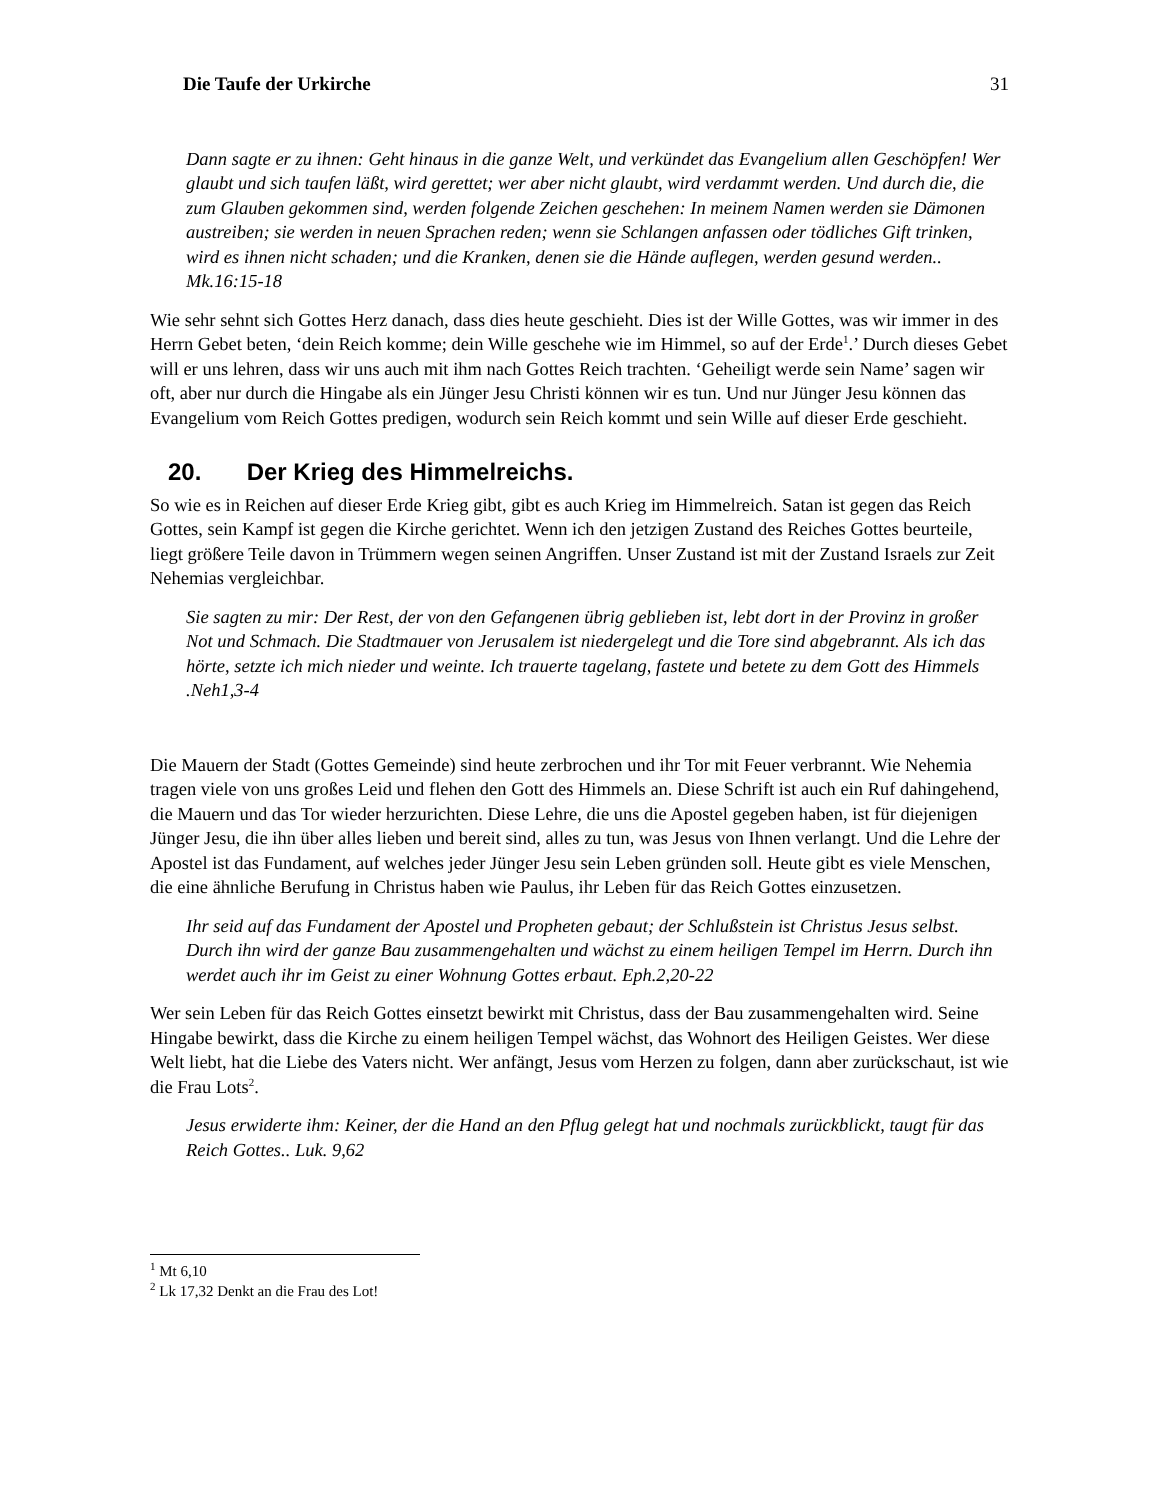Die Taufe der Urkirche 31
Dann sagte er zu ihnen: Geht hinaus in die ganze Welt, und verkündet das Evangelium allen Geschöpfen! Wer glaubt und sich taufen läßt, wird gerettet; wer aber nicht glaubt, wird verdammt werden. Und durch die, die zum Glauben gekommen sind, werden folgende Zeichen geschehen: In meinem Namen werden sie Dämonen austreiben; sie werden in neuen Sprachen reden; wenn sie Schlangen anfassen oder tödliches Gift trinken, wird es ihnen nicht schaden; und die Kranken, denen sie die Hände auflegen, werden gesund werden.. Mk.16:15-18
Wie sehr sehnt sich Gottes Herz danach, dass dies heute geschieht. Dies ist der Wille Gottes, was wir immer in des Herrn Gebet beten, ‘dein Reich komme; dein Wille geschehe wie im Himmel, so auf der Erde<sup>1</sup>.’ Durch dieses Gebet will er uns lehren, dass wir uns auch mit ihm nach Gottes Reich trachten. ‘Geheiligt werde sein Name’ sagen wir oft, aber nur durch die Hingabe als ein Jünger Jesu Christi können wir es tun. Und nur Jünger Jesu können das Evangelium vom Reich Gottes predigen, wodurch sein Reich kommt und sein Wille auf dieser Erde geschieht.
20. Der Krieg des Himmelreichs.
So wie es in Reichen auf dieser Erde Krieg gibt, gibt es auch Krieg im Himmelreich. Satan ist gegen das Reich Gottes, sein Kampf ist gegen die Kirche gerichtet. Wenn ich den jetzigen Zustand des Reiches Gottes beurteile, liegt größere Teile davon in Trümmern wegen seinen Angriffen. Unser Zustand ist mit der Zustand Israels zur Zeit Nehemias vergleichbar.
Sie sagten zu mir: Der Rest, der von den Gefangenen übrig geblieben ist, lebt dort in der Provinz in großer Not und Schmach. Die Stadtmauer von Jerusalem ist niedergelegt und die Tore sind abgebrannt. Als ich das hörte, setzte ich mich nieder und weinte. Ich trauerte tagelang, fastete und betete zu dem Gott des Himmels .Neh1,3-4
Die Mauern der Stadt (Gottes Gemeinde) sind heute zerbrochen und ihr Tor mit Feuer verbrannt. Wie Nehemia tragen viele von uns großes Leid und flehen den Gott des Himmels an. Diese Schrift ist auch ein Ruf dahingehend, die Mauern und das Tor wieder herzurichten. Diese Lehre, die uns die Apostel gegeben haben, ist für diejenigen Jünger Jesu, die ihn über alles lieben und bereit sind, alles zu tun, was Jesus von Ihnen verlangt. Und die Lehre der Apostel ist das Fundament, auf welches jeder Jünger Jesu sein Leben gründen soll. Heute gibt es viele Menschen, die eine ähnliche Berufung in Christus haben wie Paulus, ihr Leben für das Reich Gottes einzusetzen.
Ihr seid auf das Fundament der Apostel und Propheten gebaut; der Schlußstein ist Christus Jesus selbst. Durch ihn wird der ganze Bau zusammengehalten und wächst zu einem heiligen Tempel im Herrn. Durch ihn werdet auch ihr im Geist zu einer Wohnung Gottes erbaut. Eph.2,20-22
Wer sein Leben für das Reich Gottes einsetzt bewirkt mit Christus, dass der Bau zusammengehalten wird. Seine Hingabe bewirkt, dass die Kirche zu einem heiligen Tempel wächst, das Wohnort des Heiligen Geistes. Wer diese Welt liebt, hat die Liebe des Vaters nicht. Wer anfängt, Jesus vom Herzen zu folgen, dann aber zurückschaut, ist wie die Frau Lots<sup>2</sup>.
Jesus erwiderte ihm: Keiner, der die Hand an den Pflug gelegt hat und nochmals zurückblickt, taugt für das Reich Gottes.. Luk. 9,62
<sup>1</sup> Mt 6,10
<sup>2</sup> Lk 17,32 Denkt an die Frau des Lot!